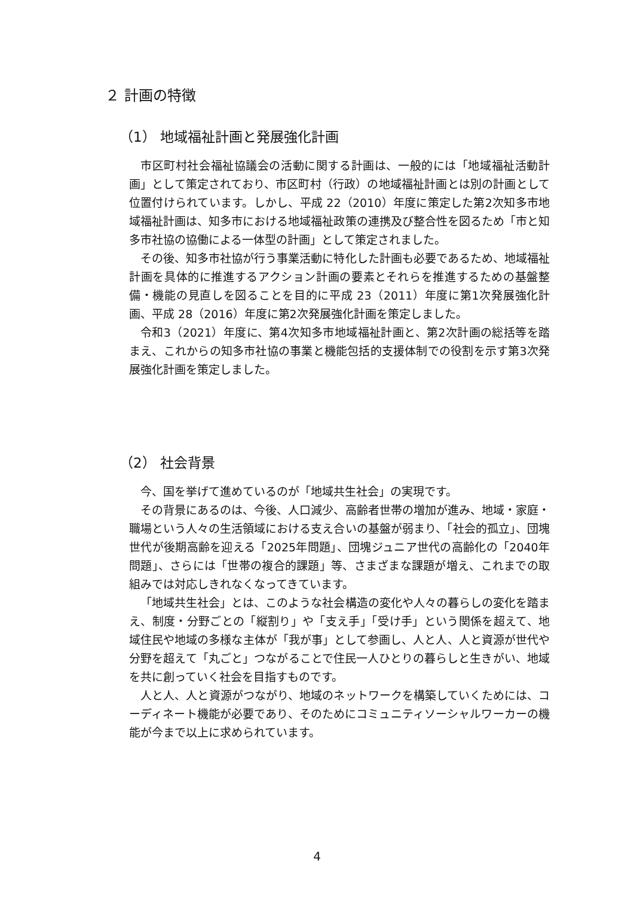２ 計画の特徴
（1） 地域福祉計画と発展強化計画
市区町村社会福祉協議会の活動に関する計画は、一般的には「地域福祉活動計画」として策定されており、市区町村（行政）の地域福祉計画とは別の計画として位置付けられています。しかし、平成 22（2010）年度に策定した第2次知多市地域福祉計画は、知多市における地域福祉政策の連携及び整合性を図るため「市と知多市社協の協働による一体型の計画」として策定されました。
その後、知多市社協が行う事業活動に特化した計画も必要であるため、地域福祉計画を具体的に推進するアクション計画の要素とそれらを推進するための基盤整備・機能の見直しを図ることを目的に平成 23（2011）年度に第1次発展強化計画、平成 28（2016）年度に第2次発展強化計画を策定しました。
令和3（2021）年度に、第4次知多市地域福祉計画と、第2次計画の総括等を踏まえ、これからの知多市社協の事業と機能包括的支援体制での役割を示す第3次発展強化計画を策定しました。
（2） 社会背景
今、国を挙げて進めているのが「地域共生社会」の実現です。
その背景にあるのは、今後、人口減少、高齢者世帯の増加が進み、地域・家庭・職場という人々の生活領域における支え合いの基盤が弱まり、「社会的孤立」、団塊世代が後期高齢を迎える「2025年問題」、団塊ジュニア世代の高齢化の「2040年問題」、さらには「世帯の複合的課題」等、さまざまな課題が増え、これまでの取組みでは対応しきれなくなってきています。
「地域共生社会」とは、このような社会構造の変化や人々の暮らしの変化を踏まえ、制度・分野ごとの「縦割り」や「支え手」「受け手」という関係を超えて、地域住民や地域の多様な主体が「我が事」として参画し、人と人、人と資源が世代や分野を超えて「丸ごと」つながることで住民一人ひとりの暮らしと生きがい、地域を共に創っていく社会を目指すものです。
人と人、人と資源がつながり、地域のネットワークを構築していくためには、コーディネート機能が必要であり、そのためにコミュニティソーシャルワーカーの機能が今まで以上に求められています。
4